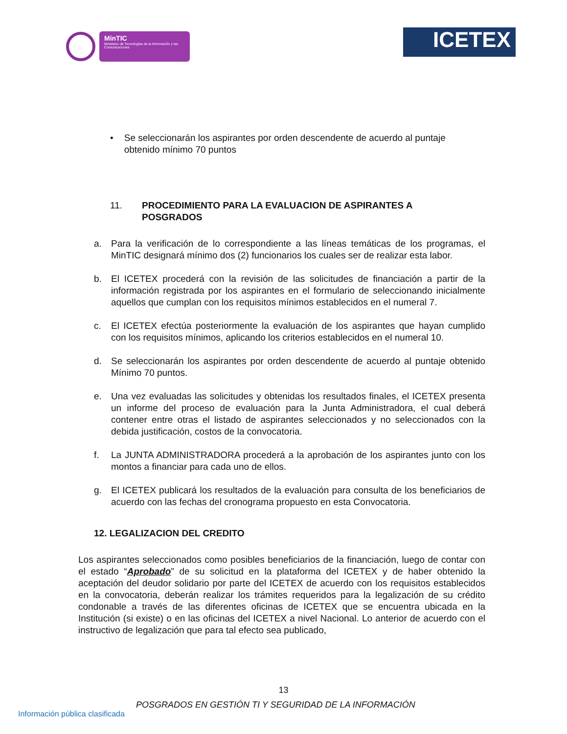MinTIC
Ministerio de Tecnologías de la Información y las Comunicaciones
ICETEX
• Se seleccionarán los aspirantes por orden descendente de acuerdo al puntaje obtenido mínimo 70 puntos
11. PROCEDIMIENTO PARA LA EVALUACION DE ASPIRANTES A POSGRADOS
a. Para la verificación de lo correspondiente a las líneas temáticas de los programas, el MinTIC designará mínimo dos (2) funcionarios los cuales ser de realizar esta labor.
b. El ICETEX procederá con la revisión de las solicitudes de financiación a partir de la información registrada por los aspirantes en el formulario de seleccionando inicialmente aquellos que cumplan con los requisitos mínimos establecidos en el numeral 7.
c. El ICETEX efectúa posteriormente la evaluación de los aspirantes que hayan cumplido con los requisitos mínimos, aplicando los criterios establecidos en el numeral 10.
d. Se seleccionarán los aspirantes por orden descendente de acuerdo al puntaje obtenido Mínimo 70 puntos.
e. Una vez evaluadas las solicitudes y obtenidas los resultados finales, el ICETEX presenta un informe del proceso de evaluación para la Junta Administradora, el cual deberá contener entre otras el listado de aspirantes seleccionados y no seleccionados con la debida justificación, costos de la convocatoria.
f. La JUNTA ADMINISTRADORA procederá a la aprobación de los aspirantes junto con los montos a financiar para cada uno de ellos.
g. El ICETEX publicará los resultados de la evaluación para consulta de los beneficiarios de acuerdo con las fechas del cronograma propuesto en esta Convocatoria.
12. LEGALIZACION DEL CREDITO
Los aspirantes seleccionados como posibles beneficiarios de la financiación, luego de contar con el estado “Aprobado” de su solicitud en la plataforma del ICETEX y de haber obtenido la aceptación del deudor solidario por parte del ICETEX de acuerdo con los requisitos establecidos en la convocatoria, deberán realizar los trámites requeridos para la legalización de su crédito condonable a través de las diferentes oficinas de ICETEX que se encuentra ubicada en la Institución (si existe) o en las oficinas del ICETEX a nivel Nacional. Lo anterior de acuerdo con el instructivo de legalización que para tal efecto sea publicado,
13
POSGRADOS EN GESTIÓN TI Y SEGURIDAD DE LA INFORMACIÓN
Información pública clasificada